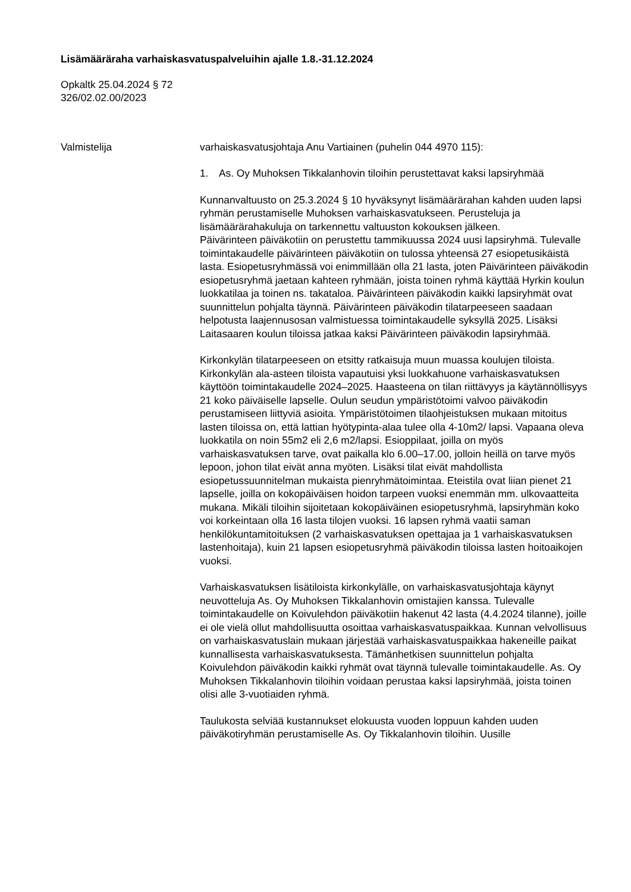Lisämääräraha varhaiskasvatuspalveluihin ajalle 1.8.-31.12.2024
Opkaltk 25.04.2024 § 72
326/02.02.00/2023
Valmistelija varhaiskasvatusjohtaja Anu Vartiainen (puhelin 044 4970 115):
1. As. Oy Muhoksen Tikkalanhovin tiloihin perustettavat kaksi lapsiryhmää
Kunnanvaltuusto on 25.3.2024 § 10 hyväksynyt lisämäärärahan kahden uuden lapsi ryhmän perustamiselle Muhoksen varhaiskasvatukseen. Perusteluja ja lisämäärärahakuluja on tarkennettu valtuuston kokouksen jälkeen.
Päivärinteen päiväkotiin on perustettu tammikuussa 2024 uusi lapsiryhmä. Tulevalle toimintakaudelle päivärinteen päiväkotiin on tulossa yhteensä 27 esiopetusikäistä lasta. Esiopetusryhmässä voi enimmillään olla 21 lasta, joten Päivärinteen päiväkodin esiopetusryhmä jaetaan kahteen ryhmään, joista toinen ryhmä käyttää Hyrkin koulun luokkatilaa ja toinen ns. takataloa. Päivärinteen päiväkodin kaikki lapsiryhmät ovat suunnittelun pohjalta täynnä. Päivärinteen päiväkodin tilatarpeeseen saadaan helpotusta laajennusosan valmistuessa toimintakaudelle syksyllä 2025. Lisäksi Laitasaaren koulun tiloissa jatkaa kaksi Päivärinteen päiväkodin lapsiryhmää.
Kirkonkylän tilatarpeeseen on etsitty ratkaisuja muun muassa koulujen tiloista. Kirkonkylän ala-asteen tiloista vapautuisi yksi luokkahuone varhaiskasvatuksen käyttöön toimintakaudelle 2024–2025. Haasteena on tilan riittävyys ja käytännöllisyys 21 koko päiväiselle lapselle. Oulun seudun ympäristötoimi valvoo päiväkodin perustamiseen liittyviä asioita. Ympäristötoimen tilaohjeistuksen mukaan mitoitus lasten tiloissa on, että lattian hyötypinta-alaa tulee olla 4-10m2/ lapsi. Vapaana oleva luokkatila on noin 55m2 eli 2,6 m2/lapsi. Esioppilaat, joilla on myös varhaiskasvatuksen tarve, ovat paikalla klo 6.00–17.00, jolloin heillä on tarve myös lepoon, johon tilat eivät anna myöten. Lisäksi tilat eivät mahdollista esiopetussuunnitelman mukaista pienryhmätoimintaa. Eteistila ovat liian pienet 21 lapselle, joilla on kokopäiväisen hoidon tarpeen vuoksi enemmän mm. ulkovaatteita mukana. Mikäli tiloihin sijoitetaan kokopäiväinen esiopetusryhmä, lapsiryhmän koko voi korkeintaan olla 16 lasta tilojen vuoksi. 16 lapsen ryhmä vaatii saman henkilökuntamitoituksen (2 varhaiskasvatuksen opettajaa ja 1 varhaiskasvatuksen lastenhoitaja), kuin 21 lapsen esiopetusryhmä päiväkodin tiloissa lasten hoitoaikojen vuoksi.
Varhaiskasvatuksen lisätiloista kirkonkylälle, on varhaiskasvatusjohtaja käynyt neuvotteluja As. Oy Muhoksen Tikkalanhovin omistajien kanssa. Tulevalle toimintakaudelle on Koivulehdon päiväkotiin hakenut 42 lasta (4.4.2024 tilanne), joille ei ole vielä ollut mahdollisuutta osoittaa varhaiskasvatuspaikkaa. Kunnan velvollisuus on varhaiskasvatuslain mukaan järjestää varhaiskasvatuspaikkaa hakeneille paikat kunnallisesta varhaiskasvatuksesta. Tämänhetkisen suunnittelun pohjalta Koivulehdon päiväkodin kaikki ryhmät ovat täynnä tulevalle toimintakaudelle. As. Oy Muhoksen Tikkalanhovin tiloihin voidaan perustaa kaksi lapsiryhmää, joista toinen olisi alle 3-vuotiaiden ryhmä.
Taulukosta selviää kustannukset elokuusta vuoden loppuun kahden uuden päiväkotiryhmän perustamiselle As. Oy Tikkalanhovin tiloihin. Uusille